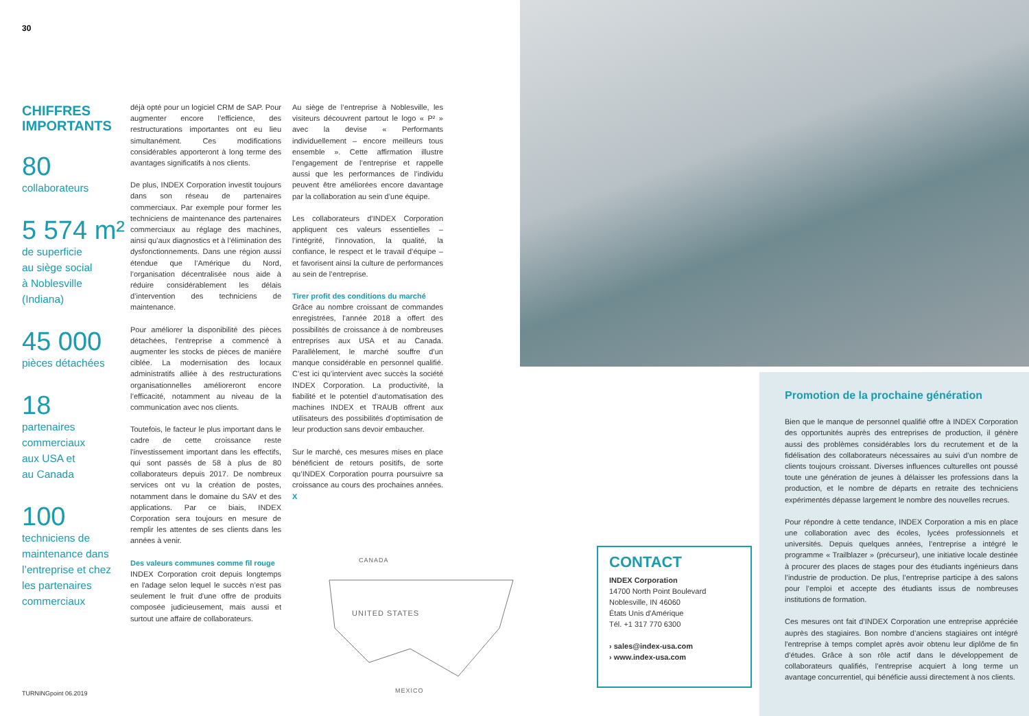30
CHIFFRES IMPORTANTS
80
collaborateurs
5 574 m²
de superficie
au siège social
à Noblesville
(Indiana)
45 000
pièces détachées
18
partenaires
commerciaux
aux USA et
au Canada
100
techniciens de
maintenance dans
l’entreprise et chez
les partenaires
commerciaux
déjà opté pour un logiciel CRM de SAP. Pour augmenter encore l’efficience, des restructurations importantes ont eu lieu simultanément. Ces modifications considérables apporteront à long terme des avantages significatifs à nos clients.
De plus, INDEX Corporation investit toujours dans son réseau de partenaires commerciaux. Par exemple pour former les techniciens de maintenance des partenaires commerciaux au réglage des machines, ainsi qu’aux diagnostics et à l’élimination des dysfonctionnements. Dans une région aussi étendue que l’Amérique du Nord, l’organisation décentralisée nous aide à réduire considérablement les délais d’intervention des techniciens de maintenance.
Pour améliorer la disponibilité des pièces détachées, l’entreprise a commencé à augmenter les stocks de pièces de manière ciblée. La modernisation des locaux administratifs alliée à des restructurations organisationnelles amélioreront encore l’efficacité, notamment au niveau de la communication avec nos clients.
Toutefois, le facteur le plus important dans le cadre de cette croissance reste l'investissement important dans les effectifs, qui sont passés de 58 à plus de 80 collaborateurs depuis 2017. De nombreux services ont vu la création de postes, notamment dans le domaine du SAV et des applications. Par ce biais, INDEX Corporation sera toujours en mesure de remplir les attentes de ses clients dans les années à venir.
Des valeurs communes comme fil rouge
INDEX Corporation croit depuis longtemps en l'adage selon lequel le succès n’est pas seulement le fruit d'une offre de produits composée judicieusement, mais aussi et surtout une affaire de collaborateurs.
Au siège de l’entreprise à Noblesville, les visiteurs découvrent partout le logo « P² » avec la devise « Performants individuellement – encore meilleurs tous ensemble ». Cette affirmation illustre l’engagement de l’entreprise et rappelle aussi que les performances de l’individu peuvent être améliorées encore davantage par la collaboration au sein d’une équipe.
Les collaborateurs d’INDEX Corporation appliquent ces valeurs essentielles – l’intégrité, l’innovation, la qualité, la confiance, le respect et le travail d’équipe – et favorisent ainsi la culture de performances au sein de l’entreprise.
Tirer profit des conditions du marché
Grâce au nombre croissant de commandes enregistrées, l’année 2018 a offert des possibilités de croissance à de nombreuses entreprises aux USA et au Canada. Parallèlement, le marché souffre d’un manque considérable en personnel qualifié. C’est ici qu’intervient avec succès la société INDEX Corporation. La productivité, la fiabilité et le potentiel d’automatisation des machines INDEX et TRAUB offrent aux utilisateurs des possibilités d’optimisation de leur production sans devoir embaucher.
Sur le marché, ces mesures mises en place bénéficient de retours positifs, de sorte qu’INDEX Corporation pourra poursuivre sa croissance au cours des prochaines années. X
CANADA
UNITED STATES
MEXICO
CONTACT
INDEX Corporation
14700 North Point Boulevard
Noblesville, IN 46060
États Unis d'Amérique
Tél. +1 317 770 6300
› sales@index-usa.com
› www.index-usa.com
Promotion de la prochaine génération
Bien que le manque de personnel qualifié offre à INDEX Corporation des opportunités auprès des entreprises de production, il génère aussi des problèmes considérables lors du recrutement et de la fidélisation des collaborateurs nécessaires au suivi d’un nombre de clients toujours croissant. Diverses influences culturelles ont poussé toute une génération de jeunes à délaisser les professions dans la production, et le nombre de départs en retraite des techniciens expérimentés dépasse largement le nombre des nouvelles recrues.
Pour répondre à cette tendance, INDEX Corporation a mis en place une collaboration avec des écoles, lycées professionnels et universités. Depuis quelques années, l’entreprise a intégré le programme « Trailblazer » (précurseur), une initiative locale destinée à procurer des places de stages pour des étudiants ingénieurs dans l’industrie de production. De plus, l’entreprise participe à des salons pour l’emploi et accepte des étudiants issus de nombreuses institutions de formation.
Ces mesures ont fait d’INDEX Corporation une entreprise appréciée auprès des stagiaires. Bon nombre d’anciens stagiaires ont intégré l'entreprise à temps complet après avoir obtenu leur diplôme de fin d’études. Grâce à son rôle actif dans le développement de collaborateurs qualifiés, l’entreprise acquiert à long terme un avantage concurrentiel, qui bénéficie aussi directement à nos clients.
TURNINGpoint 06.2019